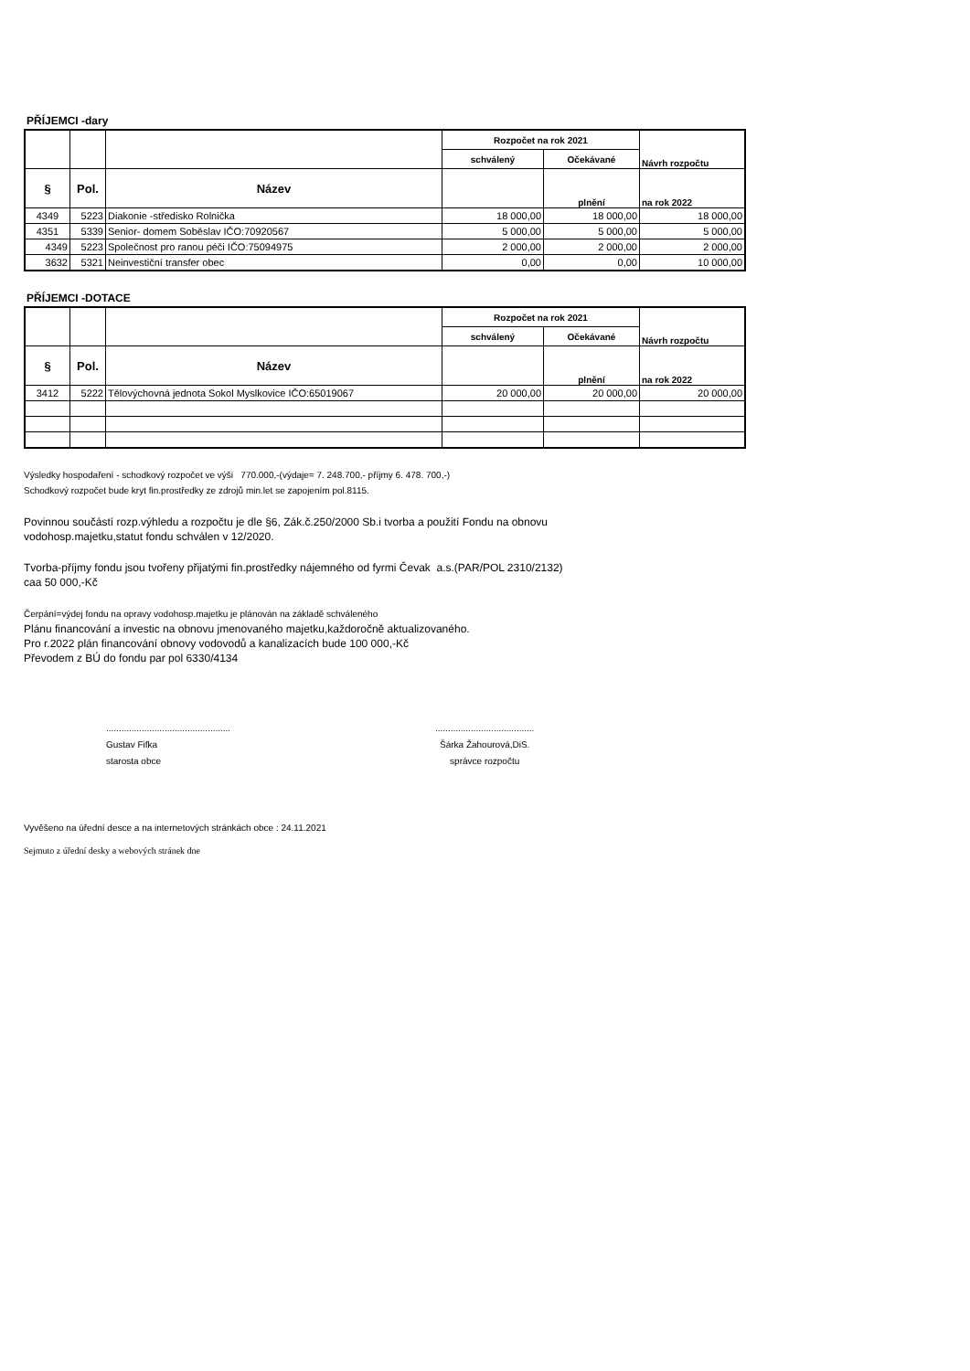PŘÍJEMCI -dary
| | | | Rozpočet na rok 2021 | | Návrh rozpočtu |
| | | | schválený | Očekávané | |
| § | Pol. | Název | | plnění | na rok 2022 |
| 4349 | 5223 | Diakonie -středisko Rolnička | 18 000,00 | 18 000,00 | 18 000,00 |
| 4351 | 5339 | Senior- domem Soběslav IČO:70920567 | 5 000,00 | 5 000,00 | 5 000,00 |
| 4349 | 5223 | Společnost pro ranou péči IČO:75094975 | 2 000,00 | 2 000,00 | 2 000,00 |
| 3632 | 5321 | Neinvestiční transfer obec | 0,00 | 0,00 | 10 000,00 |
PŘÍJEMCI -DOTACE
| | | | Rozpočet na rok 2021 | | Návrh rozpočtu |
| | | | schválený | Očekávané | |
| § | Pol. | Název | | plnění | na rok 2022 |
| 3412 | 5222 | Tělovýchovná jednota Sokol Myslkovice IČO:65019067 | 20 000,00 | 20 000,00 | 20 000,00 |
Výsledky hospodaření - schodkový rozpočet ve výši 770.000,-(výdaje= 7. 248.700,- příjmy 6. 478. 700,-)
Schodkový rozpočet bude kryt fin.prostředky ze zdrojů min.let se zapojením pol.8115.
Povinnou součástí rozp.výhledu a rozpočtu je dle §6, Zák.č.250/2000 Sb.i tvorba a použití Fondu na obnovu
vodohosp.majetku,statut fondu schválen v 12/2020.
Tvorba-příjmy fondu jsou tvořeny přijatými fin.prostředky nájemného od fyrmi Čevak a.s.(PAR/POL 2310/2132)
caa 50 000,-Kč
Čerpání=výdej fondu na opravy vodohosp.majetku je plánován na základě schváleného
Plánu financování a investic na obnovu jmenovaného majetku,každoročně aktualizovaného.
Pro r.2022 plán financování obnovy vodovodů a kanalizacích bude 100 000,-Kč
Převodem z BÚ do fondu par pol 6330/4134
.................................................
Gustav Fifka
starosta obce
.......................................
Šárka Žahourová,DiS.
správce rozpočtu
Vyvěšeno na úřední desce a na internetových stránkách obce : 24.11.2021
Sejmuto z úřední desky a webových stránek dne